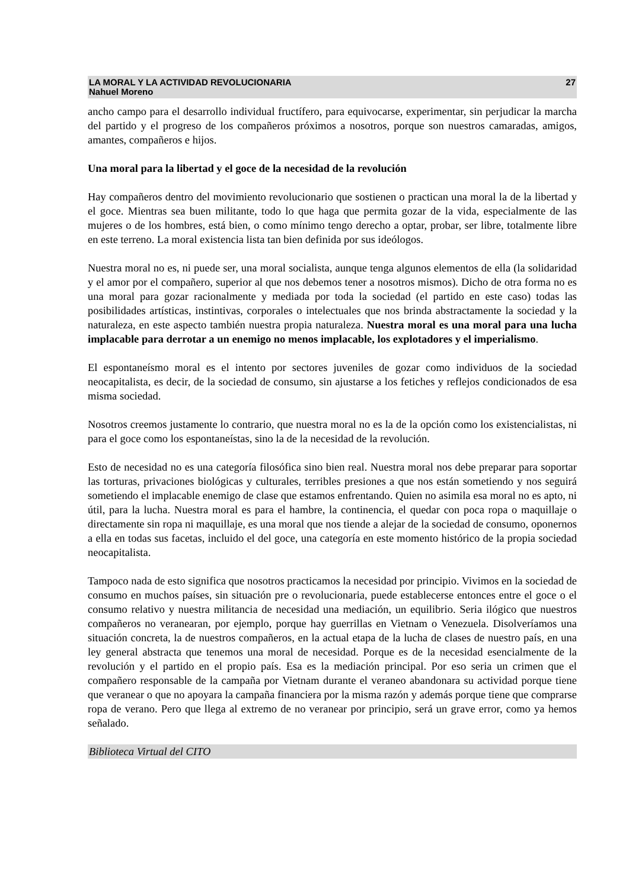LA MORAL Y LA ACTIVIDAD REVOLUCIONARIA
Nahuel Moreno
27
ancho campo para el desarrollo individual fructífero, para equivocarse, experimentar, sin perjudicar la marcha del partido y el progreso de los compañeros próximos a nosotros, porque son nuestros camaradas, amigos, amantes, compañeros e hijos.
Una moral para la libertad y el goce de la necesidad de la revolución
Hay compañeros dentro del movimiento revolucionario que sostienen o practican una moral la de la libertad y el goce. Mientras sea buen militante, todo lo que haga que permita gozar de la vida, especialmente de las mujeres o de los hombres, está bien, o como mínimo tengo derecho a optar, probar, ser libre, totalmente libre en este terreno. La moral existencia lista tan bien definida por sus ideólogos.
Nuestra moral no es, ni puede ser, una moral socialista, aunque tenga algunos elementos de ella (la solidaridad y el amor por el compañero, superior al que nos debemos tener a nosotros mismos). Dicho de otra forma no es una moral para gozar racionalmente y mediada por toda la sociedad (el partido en este caso) todas las posibilidades artísticas, instintivas, corporales o intelectuales que nos brinda abstractamente la sociedad y la naturaleza, en este aspecto también nuestra propia naturaleza. Nuestra moral es una moral para una lucha implacable para derrotar a un enemigo no menos implacable, los explotadores y el imperialismo.
El espontaneísmo moral es el intento por sectores juveniles de gozar como individuos de la sociedad neocapitalista, es decir, de la sociedad de consumo, sin ajustarse a los fetiches y reflejos condicionados de esa misma sociedad.
Nosotros creemos justamente lo contrario, que nuestra moral no es la de la opción como los existencialistas, ni para el goce como los espontaneístas, sino la de la necesidad de la revolución.
Esto de necesidad no es una categoría filosófica sino bien real. Nuestra moral nos debe preparar para soportar las torturas, privaciones biológicas y culturales, terribles presiones a que nos están sometiendo y nos seguirá sometiendo el implacable enemigo de clase que estamos enfrentando. Quien no asimila esa moral no es apto, ni útil, para la lucha. Nuestra moral es para el hambre, la continencia, el quedar con poca ropa o maquillaje o directamente sin ropa ni maquillaje, es una moral que nos tiende a alejar de la sociedad de consumo, oponernos a ella en todas sus facetas, incluido el del goce, una categoría en este momento histórico de la propia sociedad neocapitalista.
Tampoco nada de esto significa que nosotros practicamos la necesidad por principio. Vivimos en la sociedad de consumo en muchos países, sin situación pre o revolucionaria, puede establecerse entonces entre el goce o el consumo relativo y nuestra militancia de necesidad una mediación, un equilibrio. Seria ilógico que nuestros compañeros no veranearan, por ejemplo, porque hay guerrillas en Vietnam o Venezuela. Disolveríamos una situación concreta, la de nuestros compañeros, en la actual etapa de la lucha de clases de nuestro país, en una ley general abstracta que tenemos una moral de necesidad. Porque es de la necesidad esencialmente de la revolución y el partido en el propio país. Esa es la mediación principal. Por eso seria un crimen que el compañero responsable de la campaña por Vietnam durante el veraneo abandonara su actividad porque tiene que veranear o que no apoyara la campaña financiera por la misma razón y además porque tiene que comprarse ropa de verano. Pero que llega al extremo de no veranear por principio, será un grave error, como ya hemos señalado.
Biblioteca Virtual del CITO